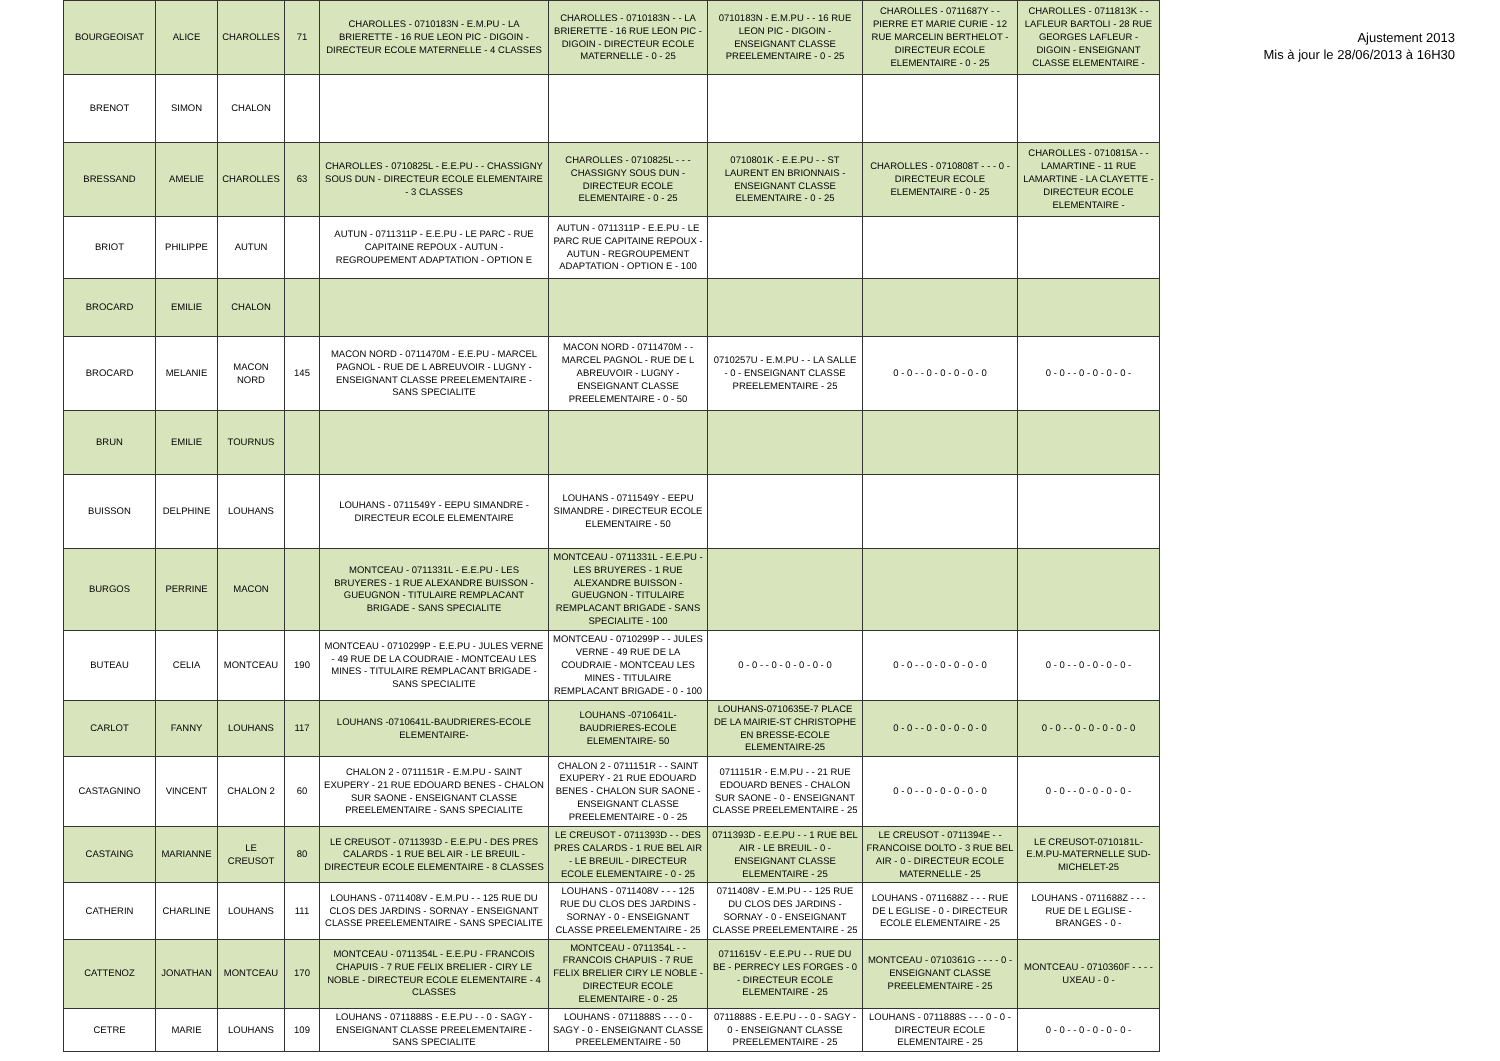| BOURGEOISAT | ALICE | CHAROLLES | 71 | CHAROLLES - 0710183N - E.M.PU - LA BRIERETTE - 16 RUE LEON PIC - DIGOIN - DIRECTEUR ECOLE MATERNELLE - 4 CLASSES | CHAROLLES - 0710183N - - LA BRIERETTE - 16 RUE LEON PIC - DIGOIN - DIRECTEUR ECOLE MATERNELLE - 0 - 25 | 0710183N - E.M.PU - - 16 RUE LEON PIC - DIGOIN - ENSEIGNANT CLASSE PREELEMENTAIRE - 0 - 25 | CHAROLLES - 0711687Y - - PIERRE ET MARIE CURIE - 12 RUE MARCELIN BERTHELOT - DIRECTEUR ECOLE ELEMENTAIRE - 0 - 25 | CHAROLLES - 0711813K - - LAFLEUR BARTOLI - 28 RUE GEORGES LAFLEUR - DIGOIN - ENSEIGNANT CLASSE ELEMENTAIRE - |
| BRENOT | SIMON | CHALON | | | | | | |
| BRESSAND | AMELIE | CHAROLLES | 63 | CHAROLLES - 0710825L - E.E.PU - - CHASSIGNY SOUS DUN - DIRECTEUR ECOLE ELEMENTAIRE - 3 CLASSES | CHAROLLES - 0710825L - - - CHASSIGNY SOUS DUN - DIRECTEUR ECOLE ELEMENTAIRE - 0 - 25 | 0710801K - E.E.PU - - ST LAURENT EN BRIONNAIS - ENSEIGNANT CLASSE ELEMENTAIRE - 0 - 25 | CHAROLLES - 0710808T - - - 0 - DIRECTEUR ECOLE ELEMENTAIRE - 0 - 25 | CHAROLLES - 0710815A - - LAMARTINE - 11 RUE LAMARTINE - LA CLAYETTE - DIRECTEUR ECOLE ELEMENTAIRE - |
| BRIOT | PHILIPPE | AUTUN | | AUTUN - 0711311P - E.E.PU - LE PARC - RUE CAPITAINE REPOUX - AUTUN - REGROUPEMENT ADAPTATION - OPTION E | AUTUN - 0711311P - E.E.PU - LE PARC RUE CAPITAINE REPOUX - AUTUN - REGROUPEMENT ADAPTATION - OPTION E - 100 | | | |
| BROCARD | EMILIE | CHALON | | | | | | |
| BROCARD | MELANIE | MACON NORD | 145 | MACON NORD - 0711470M - E.E.PU - MARCEL PAGNOL - RUE DE L ABREUVOIR - LUGNY - ENSEIGNANT CLASSE PREELEMENTAIRE - SANS SPECIALITE | MACON NORD - 0711470M - - MARCEL PAGNOL - RUE DE L ABREUVOIR - LUGNY - ENSEIGNANT CLASSE PREELEMENTAIRE - 0 - 50 | 0710257U - E.M.PU - - LA SALLE - 0 - ENSEIGNANT CLASSE PREELEMENTAIRE - 25 | 0 - 0 - - 0 - 0 - 0 - 0 - 0 | 0 - 0 - - 0 - 0 - 0 - 0 - |
| BRUN | EMILIE | TOURNUS | | | | | | |
| BUISSON | DELPHINE | LOUHANS | | LOUHANS - 0711549Y - EEPU SIMANDRE - DIRECTEUR ECOLE ELEMENTAIRE | LOUHANS - 0711549Y - EEPU SIMANDRE - DIRECTEUR ECOLE ELEMENTAIRE - 50 | | | |
| BURGOS | PERRINE | MACON | | MONTCEAU - 0711331L - E.E.PU - LES BRUYERES - 1 RUE ALEXANDRE BUISSON - GUEUGNON - TITULAIRE REMPLACANT BRIGADE - SANS SPECIALITE | MONTCEAU - 0711331L - E.E.PU - LES BRUYERES - 1 RUE ALEXANDRE BUISSON - GUEUGNON - TITULAIRE REMPLACANT BRIGADE - SANS SPECIALITE - 100 | | | |
| BUTEAU | CELIA | MONTCEAU | 190 | MONTCEAU - 0710299P - E.E.PU - JULES VERNE - 49 RUE DE LA COUDRAIE - MONTCEAU LES MINES - TITULAIRE REMPLACANT BRIGADE - SANS SPECIALITE | MONTCEAU - 0710299P - - JULES VERNE - 49 RUE DE LA COUDRAIE - MONTCEAU LES MINES - TITULAIRE REMPLACANT BRIGADE - 0 - 100 | 0 - 0 - - 0 - 0 - 0 - 0 - 0 | 0 - 0 - - 0 - 0 - 0 - 0 - 0 | 0 - 0 - - 0 - 0 - 0 - 0 - |
| CARLOT | FANNY | LOUHANS | 117 | LOUHANS -0710641L-BAUDRIERES-ECOLE ELEMENTAIRE- | LOUHANS -0710641L-BAUDRIERES-ECOLE ELEMENTAIRE- 50 | LOUHANS-0710635E-7 PLACE DE LA MAIRIE-ST CHRISTOPHE EN BRESSE-ECOLE ELEMENTAIRE-25 | 0 - 0 - - 0 - 0 - 0 - 0 - 0 | 0 - 0 - - 0 - 0 - 0 - 0 - 0 |
| CASTAGNINO | VINCENT | CHALON 2 | 60 | CHALON 2 - 0711151R - E.M.PU - SAINT EXUPERY - 21 RUE EDOUARD BENES - CHALON SUR SAONE - ENSEIGNANT CLASSE PREELEMENTAIRE - SANS SPECIALITE | CHALON 2 - 0711151R - - SAINT EXUPERY - 21 RUE EDOUARD BENES - CHALON SUR SAONE - ENSEIGNANT CLASSE PREELEMENTAIRE - 0 - 25 | 0711151R - E.M.PU - - 21 RUE EDOUARD BENES - CHALON SUR SAONE - 0 - ENSEIGNANT CLASSE PREELEMENTAIRE - 25 | 0 - 0 - - 0 - 0 - 0 - 0 - 0 | 0 - 0 - - 0 - 0 - 0 - 0 - |
| CASTAING | MARIANNE | LE CREUSOT | 80 | LE CREUSOT - 0711393D - E.E.PU - DES PRES CALARDS - 1 RUE BEL AIR - LE BREUIL - DIRECTEUR ECOLE ELEMENTAIRE - 8 CLASSES | LE CREUSOT - 0711393D - - DES PRES CALARDS - 1 RUE BEL AIR - LE BREUIL - DIRECTEUR ECOLE ELEMENTAIRE - 0 - 25 | 0711393D - E.E.PU - - 1 RUE BEL AIR - LE BREUIL - 0 - ENSEIGNANT CLASSE ELEMENTAIRE - 25 | LE CREUSOT - 0711394E - - FRANCOISE DOLTO - 3 RUE BEL AIR - 0 - DIRECTEUR ECOLE MATERNELLE - 25 | LE CREUSOT-0710181L-E.M.PU-MATERNELLE SUD-MICHELET-25 |
| CATHERIN | CHARLINE | LOUHANS | 111 | LOUHANS - 0711408V - E.M.PU - - 125 RUE DU CLOS DES JARDINS - SORNAY - ENSEIGNANT CLASSE PREELEMENTAIRE - SANS SPECIALITE | LOUHANS - 0711408V - - - 125 RUE DU CLOS DES JARDINS - SORNAY - 0 - ENSEIGNANT CLASSE PREELEMENTAIRE - 25 | 0711408V - E.M.PU - - 125 RUE DU CLOS DES JARDINS - SORNAY - 0 - ENSEIGNANT CLASSE PREELEMENTAIRE - 25 | LOUHANS - 0711688Z - - - RUE DE L EGLISE - 0 - DIRECTEUR ECOLE ELEMENTAIRE - 25 | LOUHANS - 0711688Z - - - RUE DE L EGLISE - BRANGES - 0 - |
| CATTENOZ | JONATHAN | MONTCEAU | 170 | MONTCEAU - 0711354L - E.E.PU - FRANCOIS CHAPUIS - 7 RUE FELIX BRELIER - CIRY LE NOBLE - DIRECTEUR ECOLE ELEMENTAIRE - 4 CLASSES | MONTCEAU - 0711354L - - FRANCOIS CHAPUIS - 7 RUE FELIX BRELIER CIRY LE NOBLE - DIRECTEUR ECOLE ELEMENTAIRE - 0 - 25 | 0711615V - E.E.PU - - RUE DU BE - PERRECY LES FORGES - 0 - DIRECTEUR ECOLE ELEMENTAIRE - 25 | MONTCEAU - 0710361G - - - - 0 - ENSEIGNANT CLASSE PREELEMENTAIRE - 25 | MONTCEAU - 0710360F - - - - UXEAU - 0 - |
| CETRE | MARIE | LOUHANS | 109 | LOUHANS - 0711888S - E.E.PU - - 0 - SAGY - ENSEIGNANT CLASSE PREELEMENTAIRE - SANS SPECIALITE | LOUHANS - 0711888S - - - 0 - SAGY - 0 - ENSEIGNANT CLASSE PREELEMENTAIRE - 50 | 0711888S - E.E.PU - - 0 - SAGY - 0 - ENSEIGNANT CLASSE PREELEMENTAIRE - 25 | LOUHANS - 0711888S - - - 0 - 0 - DIRECTEUR ECOLE ELEMENTAIRE - 25 | 0 - 0 - - 0 - 0 - 0 - 0 - |
Ajustement 2013
Mis à jour le 28/06/2013 à 16H30